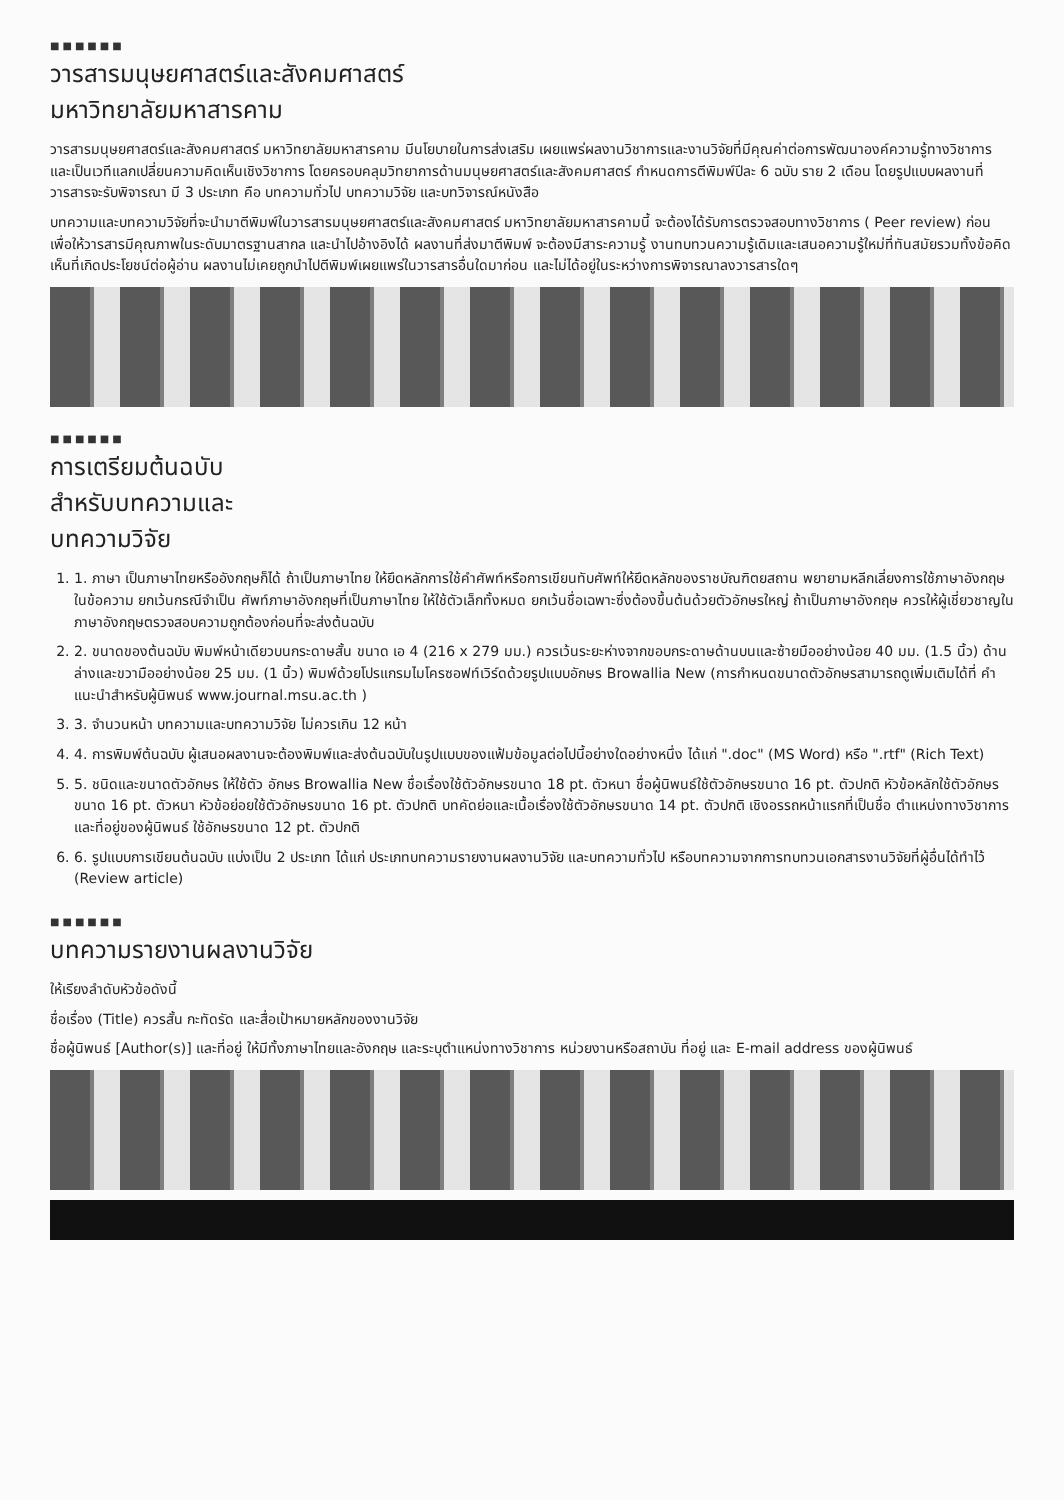■■■■■■
วารสารมนุษยศาสตร์และสังคมศาสตร์
มหาวิทยาลัยมหาสารคาม
วารสารมนุษยศาสตร์และสังคมศาสตร์ มหาวิทยาลัยมหาสารคาม มีนโยบายในการส่งเสริม เผยแพร่ผลงานวิชาการและงานวิจัยที่มีคุณค่าต่อการพัฒนาองค์ความรู้ทางวิชาการ และเป็นเวทีแลกเปลี่ยนความคิดเห็นเชิงวิชาการ โดยครอบคลุมวิทยาการด้านมนุษยศาสตร์และสังคมศาสตร์ กำหนดการตีพิมพ์ปีละ 6 ฉบับ ราย 2 เดือน โดยรูปแบบผลงานที่วารสารจะรับพิจารณา มี 3 ประเภท คือ บทความทั่วไป บทความวิจัย และบทวิจารณ์หนังสือ
บทความและบทความวิจัยที่จะนำมาตีพิมพ์ในวารสารมนุษยศาสตร์และสังคมศาสตร์ มหาวิทยาลัยมหาสารคามนี้ จะต้องได้รับการตรวจสอบทางวิชาการ ( Peer review) ก่อน เพื่อให้วารสารมีคุณภาพในระดับมาตรฐานสากล และนำไปอ้างอิงได้ ผลงานที่ส่งมาตีพิมพ์ จะต้องมีสาระความรู้ งานทบทวนความรู้เดิมและเสนอความรู้ใหม่ที่ทันสมัยรวมทั้งข้อคิดเห็นที่เกิดประโยชน์ต่อผู้อ่าน ผลงานไม่เคยถูกนำไปตีพิมพ์เผยแพร่ในวารสารอื่นใดมาก่อน และไม่ได้อยู่ในระหว่างการพิจารณาลงวารสารใดๆ
■■■■■■
การเตรียมต้นฉบับ
สำหรับบทความและ
บทความวิจัย
1. 1. ภาษา เป็นภาษาไทยหรืออังกฤษก็ได้ ถ้าเป็นภาษาไทย ให้ยึดหลักการใช้คำศัพท์หรือการเขียนทับศัพท์ให้ยึดหลักของราชบัณฑิตยสถาน พยายามหลีกเลี่ยงการใช้ภาษาอังกฤษในข้อความ ยกเว้นกรณีจำเป็น ศัพท์ภาษาอังกฤษที่เป็นภาษาไทย ให้ใช้ตัวเล็กทั้งหมด ยกเว้นชื่อเฉพาะซึ่งต้องขึ้นต้นด้วยตัวอักษรใหญ่ ถ้าเป็นภาษาอังกฤษ ควรให้ผู้เชี่ยวชาญในภาษาอังกฤษตรวจสอบความถูกต้องก่อนที่จะส่งต้นฉบับ
2. 2. ขนาดของต้นฉบับ พิมพ์หน้าเดียวบนกระดาษสั้น ขนาด เอ 4 (216 x 279 มม.) ควรเว้นระยะห่างจากขอบกระดาษด้านบนและซ้ายมืออย่างน้อย 40 มม. (1.5 นิ้ว) ด้านล่างและขวามืออย่างน้อย 25 มม. (1 นิ้ว) พิมพ์ด้วยโปรแกรมไมโครซอฟท์เวิร์ดด้วยรูปแบบอักษร Browallia New (การกำหนดขนาดตัวอักษรสามารถดูเพิ่มเติมได้ที่ คำแนะนำสำหรับผู้นิพนธ์ www.journal.msu.ac.th )
3. 3. จำนวนหน้า บทความและบทความวิจัย ไม่ควรเกิน 12 หน้า
4. 4. การพิมพ์ต้นฉบับ ผู้เสนอผลงานจะต้องพิมพ์และส่งต้นฉบับในรูปแบบของแฟ้มข้อมูลต่อไปนี้อย่างใดอย่างหนึ่ง ได้แก่ ".doc" (MS Word) หรือ ".rtf" (Rich Text)
5. 5. ชนิดและขนาดตัวอักษร ให้ใช้ตัว อักษร Browallia New ชื่อเรื่องใช้ตัวอักษรขนาด 18 pt. ตัวหนา ชื่อผู้นิพนธ์ใช้ตัวอักษรขนาด 16 pt. ตัวปกติ หัวข้อหลักใช้ตัวอักษรขนาด 16 pt. ตัวหนา หัวข้อย่อยใช้ตัวอักษรขนาด 16 pt. ตัวปกติ บทคัดย่อและเนื้อเรื่องใช้ตัวอักษรขนาด 14 pt. ตัวปกติ เชิงอรรถหน้าแรกที่เป็นชื่อ ตำแหน่งทางวิชาการ และที่อยู่ของผู้นิพนธ์ ใช้อักษรขนาด 12 pt. ตัวปกติ
6. 6. รูปแบบการเขียนต้นฉบับ แบ่งเป็น 2 ประเภท ได้แก่ ประเภทบทความรายงานผลงานวิจัย และบทความทั่วไป หรือบทความจากการทบทวนเอกสารงานวิจัยที่ผู้อื่นได้ทำไว้ (Review article)
■■■■■■
บทความรายงานผลงานวิจัย
ให้เรียงลำดับหัวข้อดังนี้
ชื่อเรื่อง (Title) ควรสั้น กะทัดรัด และสื่อเป้าหมายหลักของงานวิจัย
ชื่อผู้นิพนธ์ [Author(s)] และที่อยู่ ให้มีทั้งภาษาไทยและอังกฤษ และระบุตำแหน่งทางวิชาการ หน่วยงานหรือสถาบัน ที่อยู่ และ E-mail address ของผู้นิพนธ์